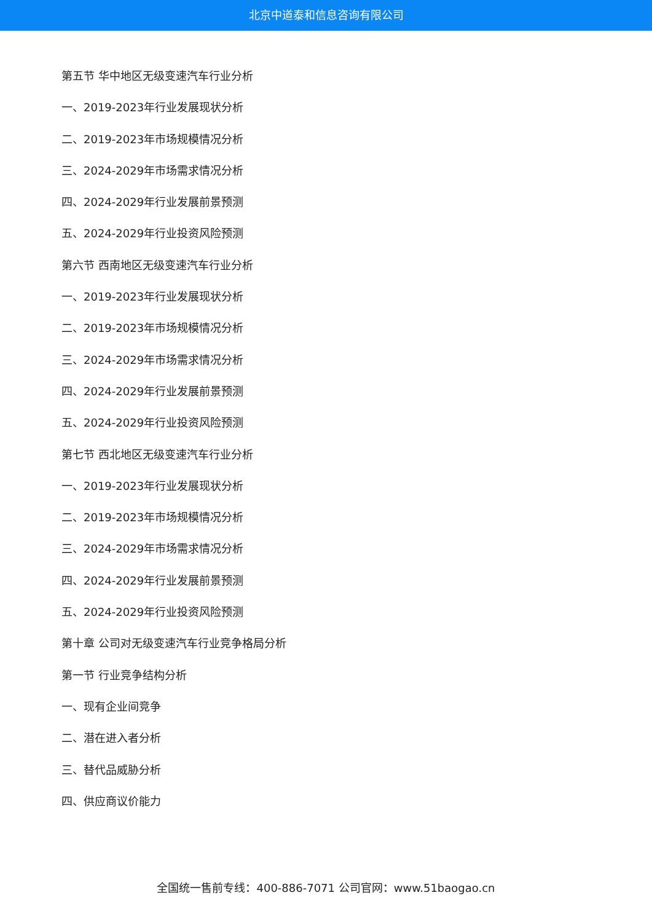北京中道泰和信息咨询有限公司
第五节 华中地区无级变速汽车行业分析
一、2019-2023年行业发展现状分析
二、2019-2023年市场规模情况分析
三、2024-2029年市场需求情况分析
四、2024-2029年行业发展前景预测
五、2024-2029年行业投资风险预测
第六节 西南地区无级变速汽车行业分析
一、2019-2023年行业发展现状分析
二、2019-2023年市场规模情况分析
三、2024-2029年市场需求情况分析
四、2024-2029年行业发展前景预测
五、2024-2029年行业投资风险预测
第七节 西北地区无级变速汽车行业分析
一、2019-2023年行业发展现状分析
二、2019-2023年市场规模情况分析
三、2024-2029年市场需求情况分析
四、2024-2029年行业发展前景预测
五、2024-2029年行业投资风险预测
第十章 公司对无级变速汽车行业竞争格局分析
第一节 行业竞争结构分析
一、现有企业间竞争
二、潜在进入者分析
三、替代品威胁分析
四、供应商议价能力
全国统一售前专线：400-886-7071 公司官网：www.51baogao.cn